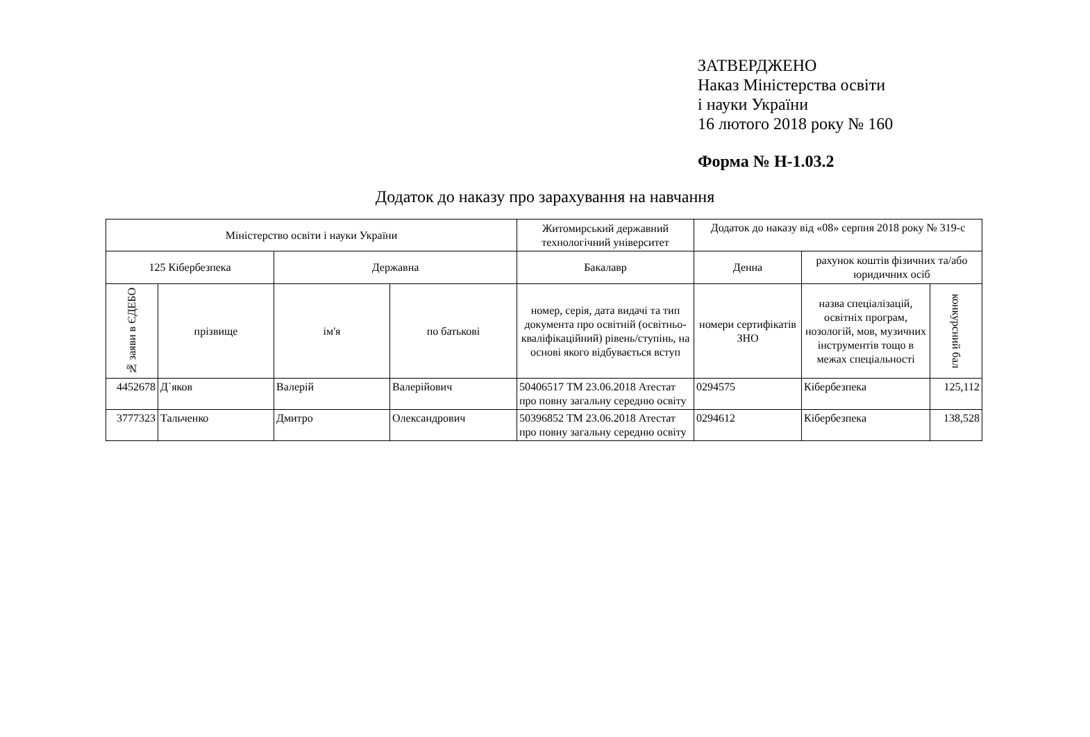ЗАТВЕРДЖЕНО
Наказ Міністерства освіти
і науки України
16 лютого 2018 року № 160
Форма № Н-1.03.2
Додаток до наказу про зарахування на навчання
| Міністерство освіти і науки України | | | | Житомирський державний технологічний університет | Додаток до наказу від «08» серпня 2018 року № 319-с | | |
| --- | --- | --- | --- | --- | --- | --- | --- |
| 125 Кібербезпека | | Державна | | Бакалавр | Денна | рахунок коштів фізичних та/або юридичних осіб | |
| № заяви в ЄДЕБО | прізвище | ім'я | по батькові | номер, серія, дата видачі та тип документа про освітній (освітньо-кваліфікаційний) рівень/ступінь, на основі якого відбувається вступ | номери сертифікатів ЗНО | назва спеціалізацій, освітніх програм, нозологій, мов, музичних інструментів тощо в межах спеціальності | конкурсний бал |
| 4452678 | Д`яков | Валерій | Валерійович | 50406517 ТМ 23.06.2018 Атестат про повну загальну середню освіту | 0294575 | Кібербезпека | 125,112 |
| 3777323 | Тальченко | Дмитро | Олександрович | 50396852 ТМ 23.06.2018 Атестат про повну загальну середню освіту | 0294612 | Кібербезпека | 138,528 |